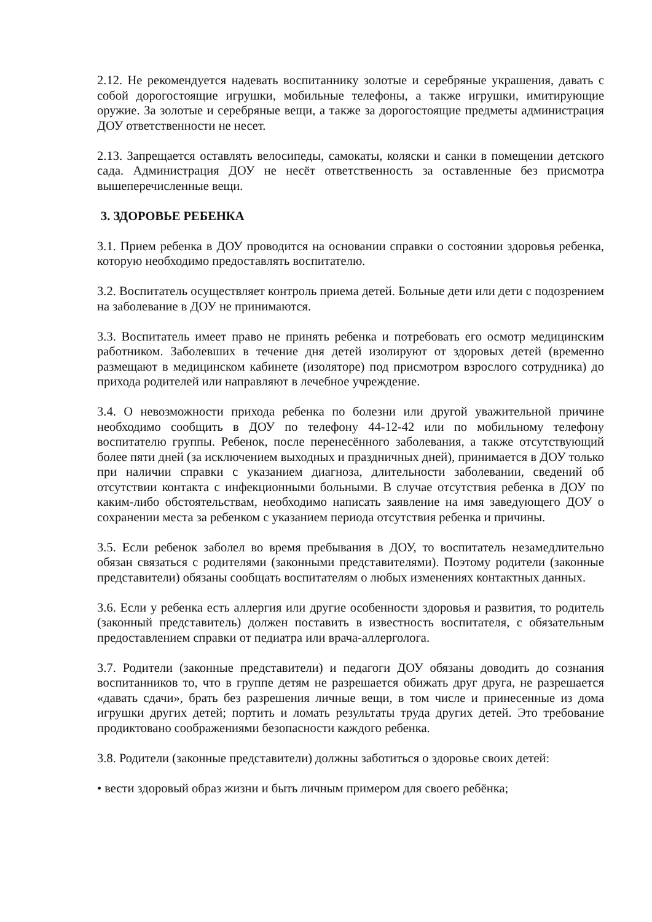2.12. Не рекомендуется надевать воспитаннику золотые и серебряные украшения, давать с собой дорогостоящие игрушки, мобильные телефоны, а также игрушки, имитирующие оружие. За золотые и серебряные вещи, а также за дорогостоящие предметы администрация ДОУ ответственности не несет.
2.13. Запрещается оставлять велосипеды, самокаты, коляски и санки в помещении детского сада. Администрация ДОУ не несёт ответственность за оставленные без присмотра вышеперечисленные вещи.
3. ЗДОРОВЬЕ РЕБЕНКА
3.1. Прием ребенка в ДОУ проводится на основании справки о состоянии здоровья ребенка, которую необходимо предоставлять воспитателю.
3.2. Воспитатель осуществляет контроль приема детей. Больные дети или дети с подозрением на заболевание в ДОУ не принимаются.
3.3. Воспитатель имеет право не принять ребенка и потребовать его осмотр медицинским работником. Заболевших в течение дня детей изолируют от здоровых детей (временно размещают в медицинском кабинете (изоляторе) под присмотром взрослого сотрудника) до прихода родителей или направляют в лечебное учреждение.
3.4. О невозможности прихода ребенка по болезни или другой уважительной причине необходимо сообщить в ДОУ по телефону 44-12-42 или по мобильному телефону воспитателю группы. Ребенок, после перенесённого заболевания, а также отсутствующий более пяти дней (за исключением выходных и праздничных дней), принимается в ДОУ только при наличии справки с указанием диагноза, длительности заболевании, сведений об отсутствии контакта с инфекционными больными. В случае отсутствия ребенка в ДОУ по каким-либо обстоятельствам, необходимо написать заявление на имя заведующего ДОУ о сохранении места за ребенком с указанием периода отсутствия ребенка и причины.
3.5. Если ребенок заболел во время пребывания в ДОУ, то воспитатель незамедлительно обязан связаться с родителями (законными представителями). Поэтому родители (законные представители) обязаны сообщать воспитателям о любых изменениях контактных данных.
3.6. Если у ребенка есть аллергия или другие особенности здоровья и развития, то родитель (законный представитель) должен поставить в известность воспитателя, с обязательным предоставлением справки от педиатра или врача-аллерголога.
3.7. Родители (законные представители) и педагоги ДОУ обязаны доводить до сознания воспитанников то, что в группе детям не разрешается обижать друг друга, не разрешается «давать сдачи», брать без разрешения личные вещи, в том числе и принесенные из дома игрушки других детей; портить и ломать результаты труда других детей. Это требование продиктовано соображениями безопасности каждого ребенка.
3.8. Родители (законные представители) должны заботиться о здоровье своих детей:
• вести здоровый образ жизни и быть личным примером для своего ребёнка;